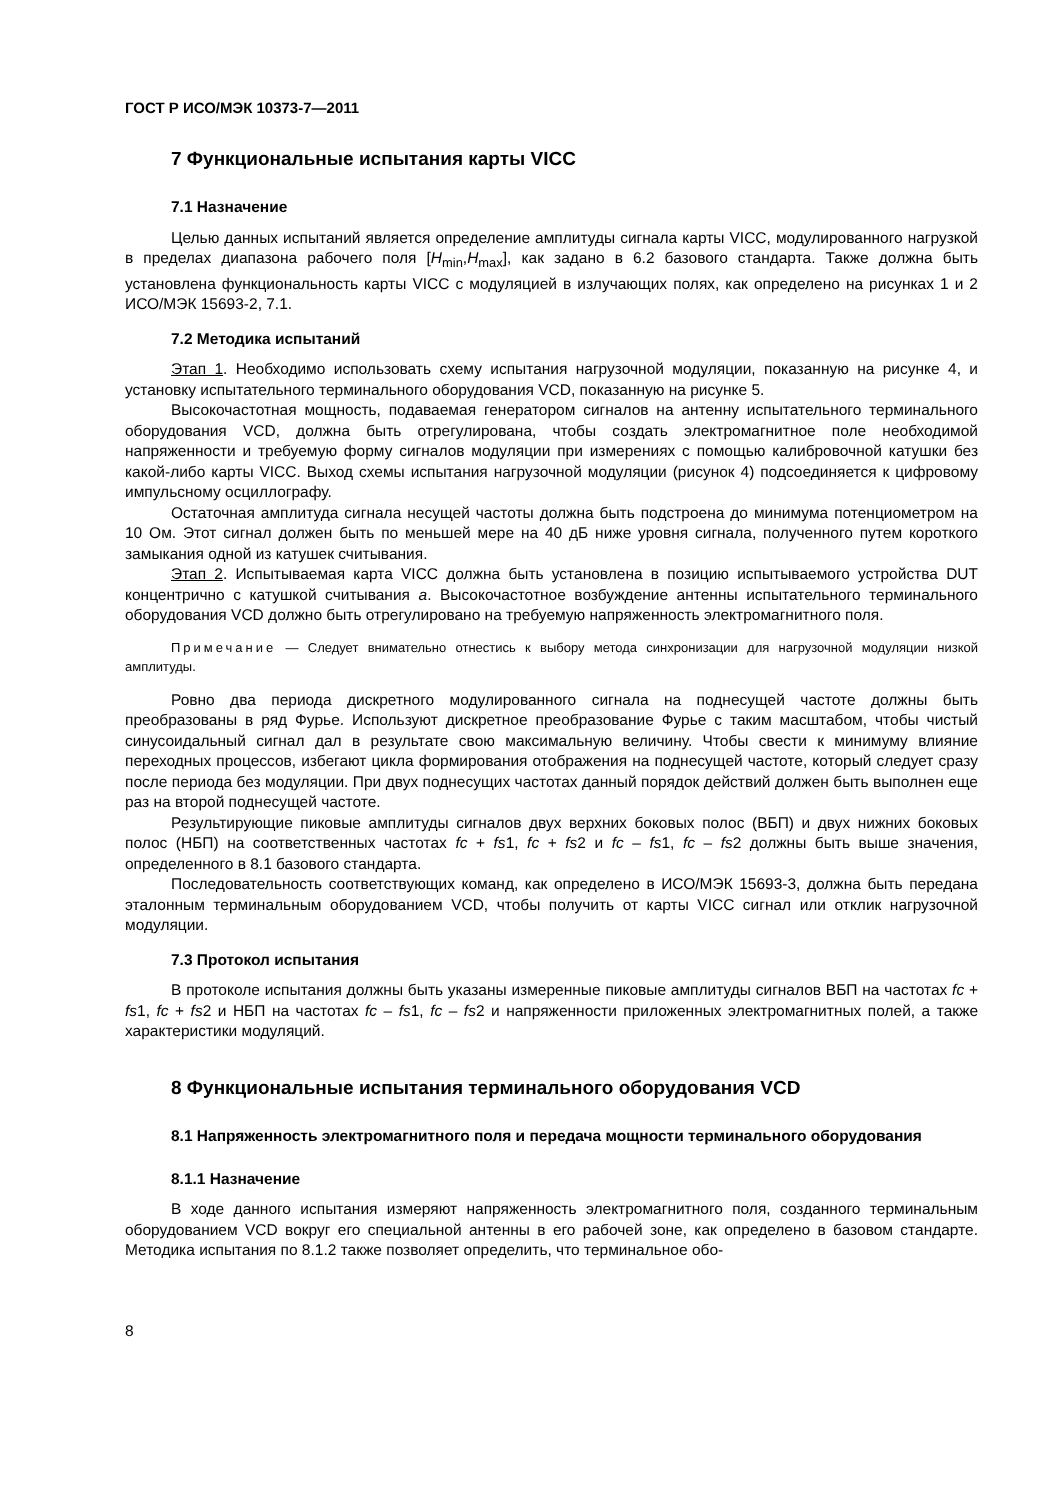ГОСТ Р ИСО/МЭК 10373-7—2011
7 Функциональные испытания карты VICC
7.1 Назначение
Целью данных испытаний является определение амплитуды сигнала карты VICC, модулированного нагрузкой в пределах диапазона рабочего поля [H<sub>min</sub>,H<sub>max</sub>], как задано в 6.2 базового стандарта. Также должна быть установлена функциональность карты VICC с модуляцией в излучающих полях, как определено на рисунках 1 и 2 ИСО/МЭК 15693-2, 7.1.
7.2 Методика испытаний
Этап 1. Необходимо использовать схему испытания нагрузочной модуляции, показанную на рисунке 4, и установку испытательного терминального оборудования VCD, показанную на рисунке 5.
Высокочастотная мощность, подаваемая генератором сигналов на антенну испытательного терминального оборудования VCD, должна быть отрегулирована, чтобы создать электромагнитное поле необходимой напряженности и требуемую форму сигналов модуляции при измерениях с помощью калибровочной катушки без какой-либо карты VICC. Выход схемы испытания нагрузочной модуляции (рисунок 4) подсоединяется к цифровому импульсному осциллографу.
Остаточная амплитуда сигнала несущей частоты должна быть подстроена до минимума потенциометром на 10 Ом. Этот сигнал должен быть по меньшей мере на 40 дБ ниже уровня сигнала, полученного путем короткого замыкания одной из катушек считывания.
Этап 2. Испытываемая карта VICC должна быть установлена в позицию испытываемого устройства DUT концентрично с катушкой считывания a. Высокочастотное возбуждение антенны испытательного терминального оборудования VCD должно быть отрегулировано на требуемую напряженность электромагнитного поля.
Примечание — Следует внимательно отнестись к выбору метода синхронизации для нагрузочной модуляции низкой амплитуды.
Ровно два периода дискретного модулированного сигнала на поднесущей частоте должны быть преобразованы в ряд Фурье. Используют дискретное преобразование Фурье с таким масштабом, чтобы чистый синусоидальный сигнал дал в результате свою максимальную величину. Чтобы свести к минимуму влияние переходных процессов, избегают цикла формирования отображения на поднесущей частоте, который следует сразу после периода без модуляции. При двух поднесущих частотах данный порядок действий должен быть выполнен еще раз на второй поднесущей частоте.
Результирующие пиковые амплитуды сигналов двух верхних боковых полос (ВБП) и двух нижних боковых полос (НБП) на соответственных частотах fc + fs1, fc + fs2 и fc – fs1, fc – fs2 должны быть выше значения, определенного в 8.1 базового стандарта.
Последовательность соответствующих команд, как определено в ИСО/МЭК 15693-3, должна быть передана эталонным терминальным оборудованием VCD, чтобы получить от карты VICC сигнал или отклик нагрузочной модуляции.
7.3 Протокол испытания
В протоколе испытания должны быть указаны измеренные пиковые амплитуды сигналов ВБП на частотах fc + fs1, fc + fs2 и НБП на частотах fc – fs1, fc – fs2 и напряженности приложенных электромагнитных полей, а также характеристики модуляций.
8 Функциональные испытания терминального оборудования VCD
8.1 Напряженность электромагнитного поля и передача мощности терминального оборудования
8.1.1 Назначение
В ходе данного испытания измеряют напряженность электромагнитного поля, созданного терминальным оборудованием VCD вокруг его специальной антенны в его рабочей зоне, как определено в базовом стандарте. Методика испытания по 8.1.2 также позволяет определить, что терминальное обо-
8